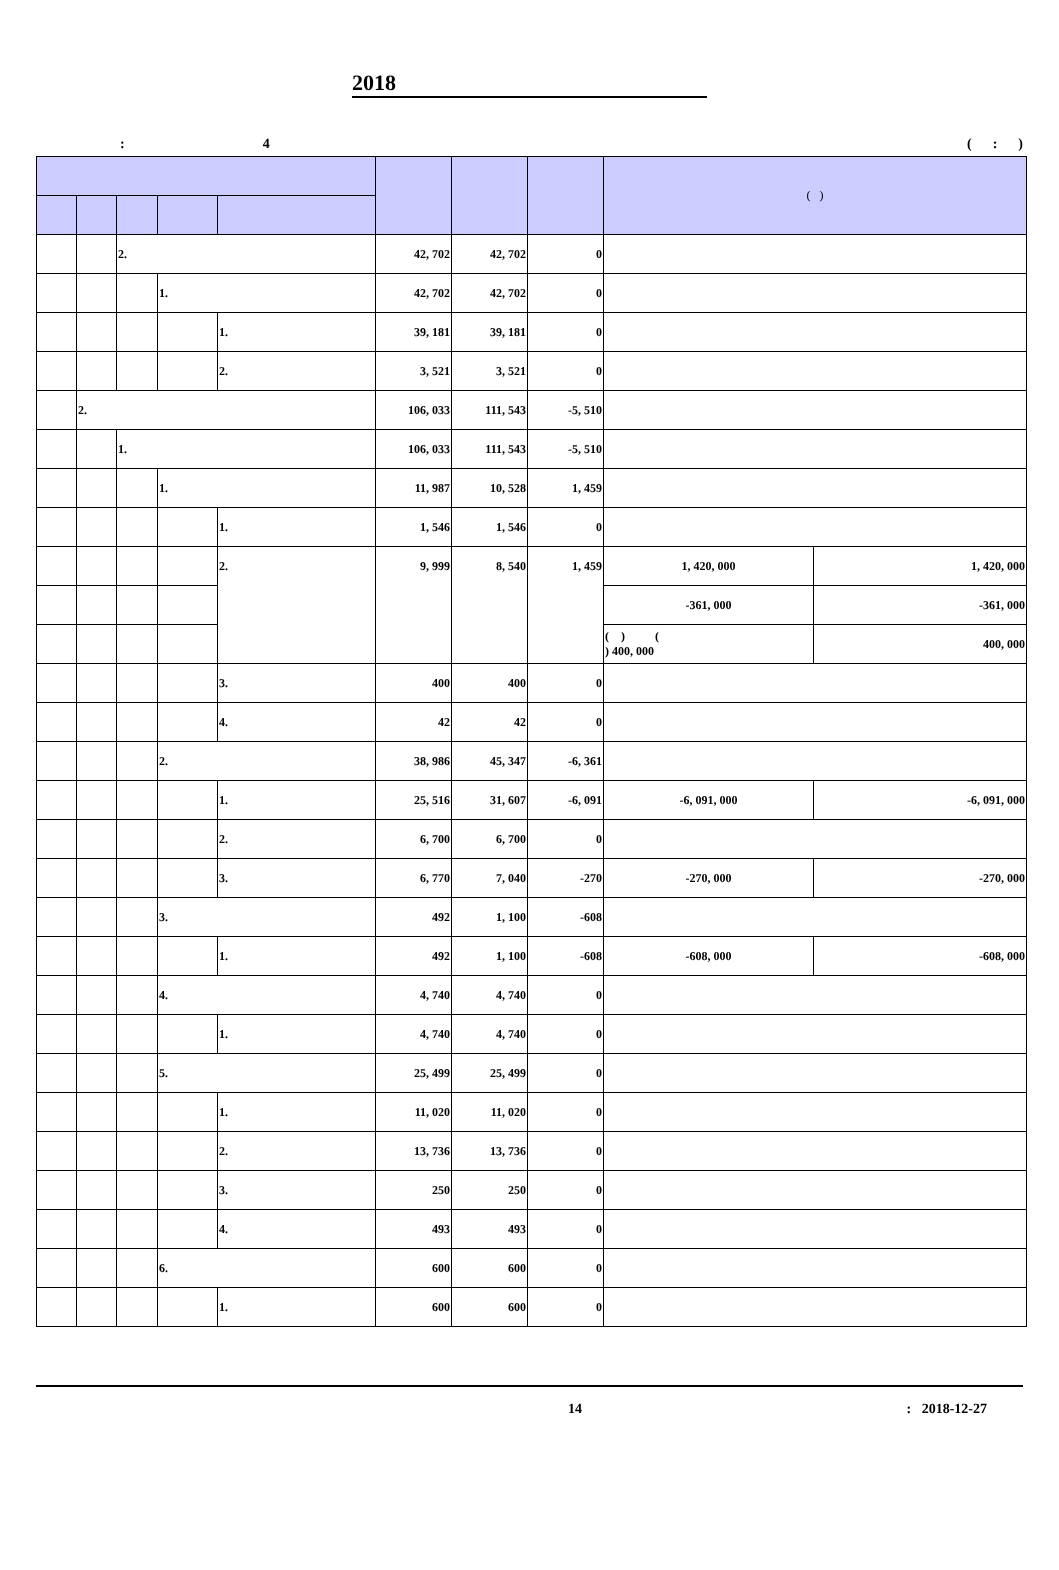2018
: 4 ( : )
| | | | | | | | | ( ) | |
| --- | --- | --- | --- | --- | --- | --- | --- | --- | --- |
| | | 2. | | | 42, 702 | 42, 702 | 0 | | |
| | | | 1. | | 42, 702 | 42, 702 | 0 | | |
| | | | | 1. | 39, 181 | 39, 181 | 0 | | |
| | | | | 2. | 3, 521 | 3, 521 | 0 | | |
| | 2. | | | | 106, 033 | 111, 543 | -5, 510 | | |
| | | 1. | | | 106, 033 | 111, 543 | -5, 510 | | |
| | | | 1. | | 11, 987 | 10, 528 | 1, 459 | | |
| | | | | 1. | 1, 546 | 1, 546 | 0 | | |
| | | | | 2. | 9, 999 | 8, 540 | 1, 459 | 1, 420, 000 | 1, 420, 000 |
| | | | | | | | | -361, 000 | -361, 000 |
| | | | | | | | | ( ) ( ) 400, 000 | 400, 000 |
| | | | | 3. | 400 | 400 | 0 | | |
| | | | | 4. | 42 | 42 | 0 | | |
| | | | 2. | | 38, 986 | 45, 347 | -6, 361 | | |
| | | | | 1. | 25, 516 | 31, 607 | -6, 091 | -6, 091, 000 | -6, 091, 000 |
| | | | | 2. | 6, 700 | 6, 700 | 0 | | |
| | | | | 3. | 6, 770 | 7, 040 | -270 | -270, 000 | -270, 000 |
| | | | 3. | | 492 | 1, 100 | -608 | | |
| | | | | 1. | 492 | 1, 100 | -608 | -608, 000 | -608, 000 |
| | | | 4. | | 4, 740 | 4, 740 | 0 | | |
| | | | | 1. | 4, 740 | 4, 740 | 0 | | |
| | | | 5. | | 25, 499 | 25, 499 | 0 | | |
| | | | | 1. | 11, 020 | 11, 020 | 0 | | |
| | | | | 2. | 13, 736 | 13, 736 | 0 | | |
| | | | | 3. | 250 | 250 | 0 | | |
| | | | | 4. | 493 | 493 | 0 | | |
| | | | 6. | | 600 | 600 | 0 | | |
| | | | | 1. | 600 | 600 | 0 | | |
14: 2018-12-27